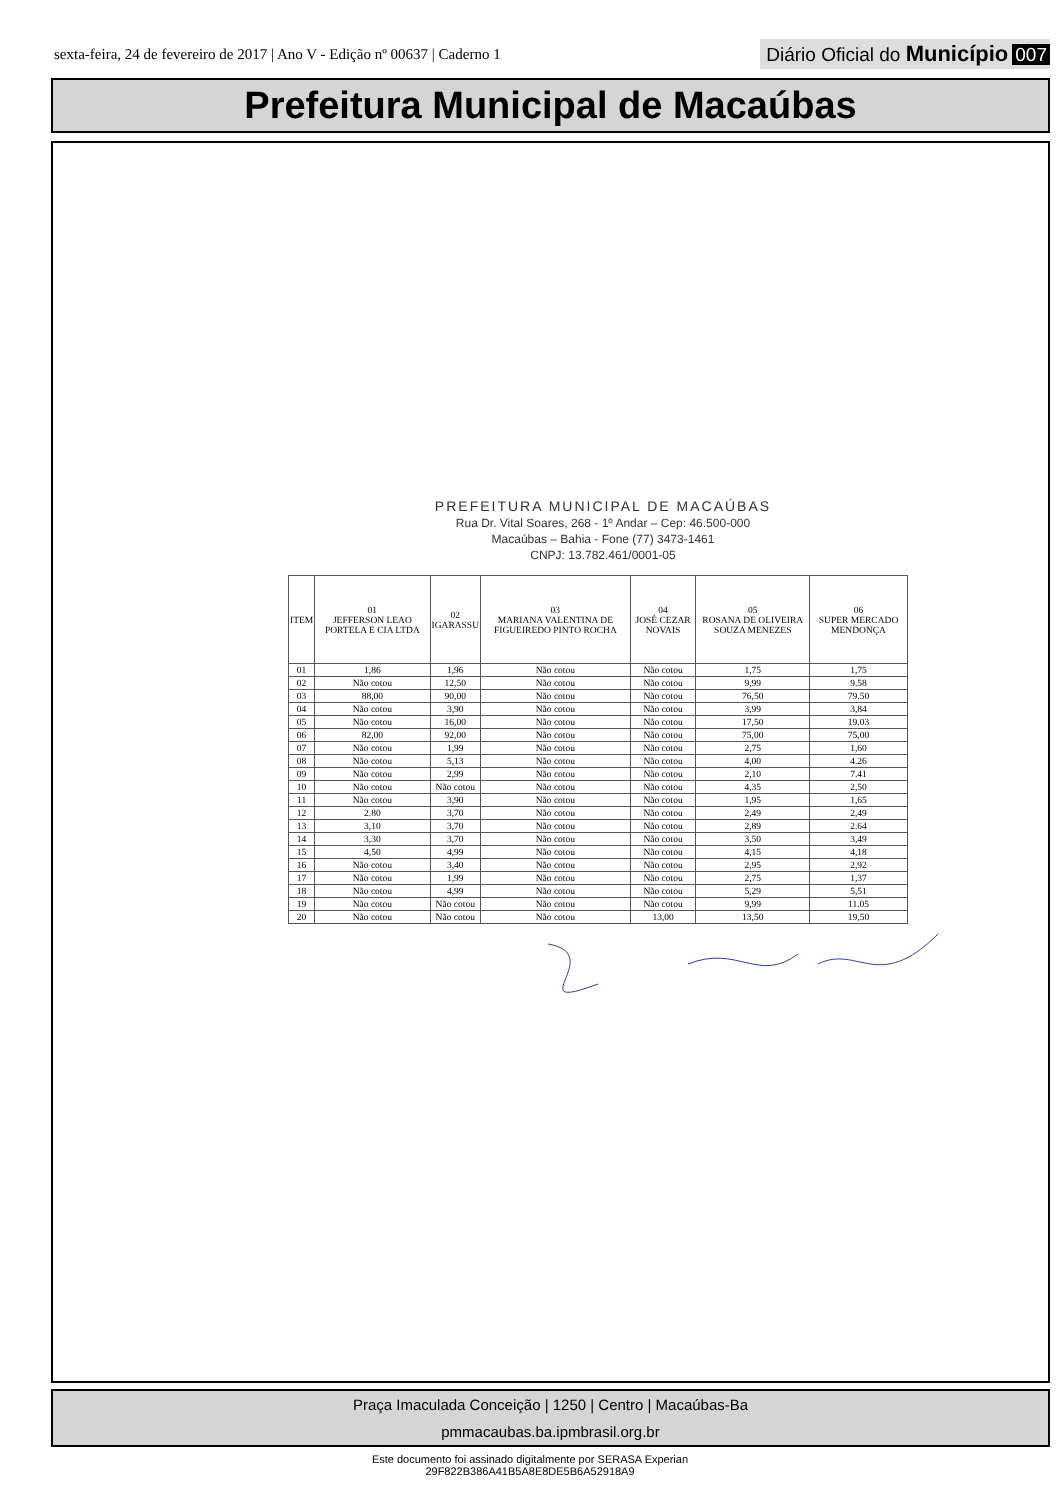sexta-feira, 24 de fevereiro de 2017 | Ano V - Edição nº 00637 | Caderno 1
Diário Oficial do Município 007
Prefeitura Municipal de Macaúbas
PREFEITURA MUNICIPAL DE MACAÚBAS
Rua Dr. Vital Soares, 268 - 1º Andar – Cep: 46.500-000
Macaúbas – Bahia - Fone (77) 3473-1461
CNPJ: 13.782.461/0001-05
| ITEM | 01 JEFFERSON LEAO PORTELA E CIA LTDA | 02 IGARASSU | 03 MARIANA VALENTINA DE FIGUEIREDO PINTO ROCHA | 04 JOSÉ CEZAR NOVAIS | 05 ROSANA DE OLIVEIRA SOUZA MENEZES | 06 SUPER MERCADO MENDONÇA |
| --- | --- | --- | --- | --- | --- | --- |
| 01 | 1,86 | 1,96 | Não cotou | Não cotou | 1,75 | 1,75 |
| 02 | Não cotou | 12,50 | Não cotou | Não cotou | 9,99 | 9.58 |
| 03 | 88,00 | 90,00 | Não cotou | Não cotou | 76,50 | 79.50 |
| 04 | Não cotou | 3,90 | Não cotou | Não cotou | 3,99 | 3,84 |
| 05 | Não cotou | 16,00 | Não cotou | Não cotou | 17,50 | 19.03 |
| 06 | 82,00 | 92,00 | Não cotou | Não cotou | 75,00 | 75,00 |
| 07 | Não cotou | 1,99 | Não cotou | Não cotou | 2,75 | 1,60 |
| 08 | Não cotou | 5,13 | Não cotou | Não cotou | 4,00 | 4.26 |
| 09 | Não cotou | 2,99 | Não cotou | Não cotou | 2,10 | 7.41 |
| 10 | Não cotou | Não cotou | Não cotou | Não cotou | 4,35 | 2,50 |
| 11 | Não cotou | 3,90 | Não cotou | Não cotou | 1,95 | 1,65 |
| 12 | 2.80 | 3,70 | Não cotou | Não cotou | 2,49 | 2,49 |
| 13 | 3,10 | 3,70 | Não cotou | Não cotou | 2,89 | 2.64 |
| 14 | 3,30 | 3,70 | Não cotou | Não cotou | 3,50 | 3,49 |
| 15 | 4,50 | 4,99 | Não cotou | Não cotou | 4,15 | 4,18 |
| 16 | Não cotou | 3,40 | Não cotou | Não cotou | 2,95 | 2,92 |
| 17 | Não cotou | 1,99 | Não cotou | Não cotou | 2,75 | 1,37 |
| 18 | Não cotou | 4,99 | Não cotou | Não cotou | 5,29 | 5,51 |
| 19 | Não cotou | Não cotou | Não cotou | Não cotou | 9,99 | 11.05 |
| 20 | Não cotou | Não cotou | Não cotou | 13,00 | 13,50 | 19,50 |
Praça Imaculada Conceição | 1250 | Centro | Macaúbas-Ba
pmmacaubas.ba.ipmbrasil.org.br
Este documento foi assinado digitalmente por SERASA Experian
29F822B386A41B5A8E8DE5B6A52918A9